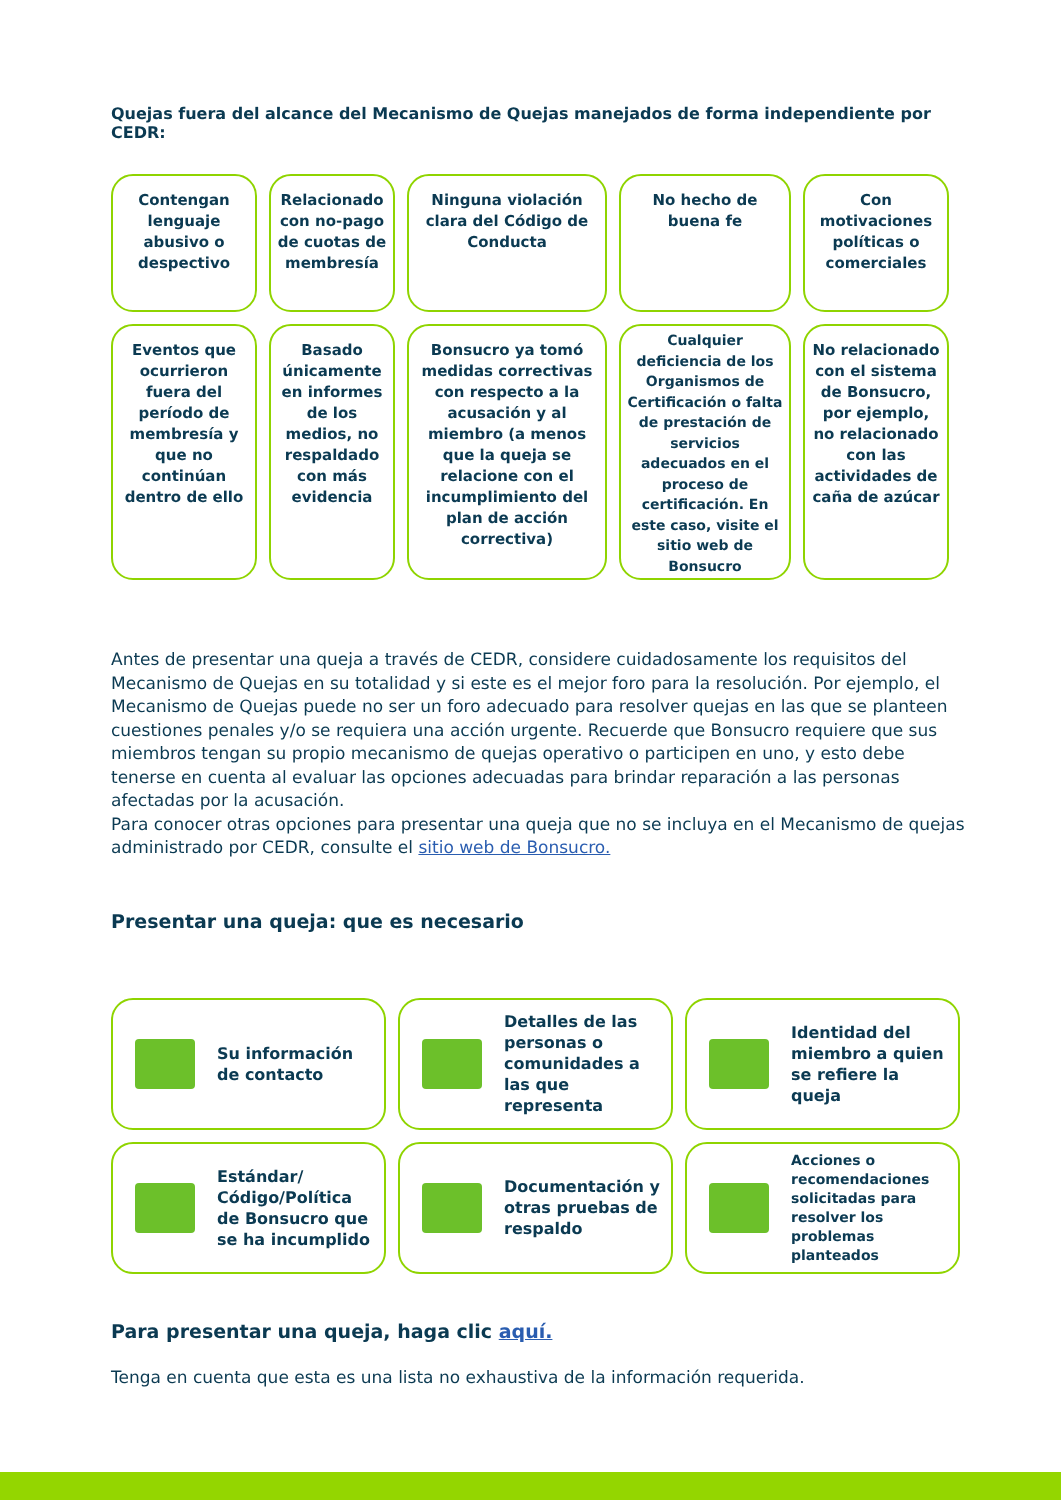Quejas fuera del alcance del Mecanismo de Quejas manejados de forma independiente por CEDR:
Contengan lenguaje abusivo o despectivo
Relacionado con no-pago de cuotas de membresía
Ninguna violación clara del Código de Conducta
No hecho de buena fe
Con motivaciones políticas o comerciales
Eventos que ocurrieron fuera del período de membresía y que no continúan dentro de ello
Basado únicamente en informes de los medios, no respaldado con más evidencia
Bonsucro ya tomó medidas correctivas con respecto a la acusación y al miembro (a menos que la queja se relacione con el incumplimiento del plan de acción correctiva)
Cualquier deficiencia de los Organismos de Certificación o falta de prestación de servicios adecuados en el proceso de certificación. En este caso, visite el sitio web de Bonsucro
No relacionado con el sistema de Bonsucro, por ejemplo, no relacionado con las actividades de caña de azúcar
Antes de presentar una queja a través de CEDR, considere cuidadosamente los requisitos del Mecanismo de Quejas en su totalidad y si este es el mejor foro para la resolución. Por ejemplo, el Mecanismo de Quejas puede no ser un foro adecuado para resolver quejas en las que se planteen cuestiones penales y/o se requiera una acción urgente. Recuerde que Bonsucro requiere que sus miembros tengan su propio mecanismo de quejas operativo o participen en uno, y esto debe tenerse en cuenta al evaluar las opciones adecuadas para brindar reparación a las personas afectadas por la acusación.
Para conocer otras opciones para presentar una queja que no se incluya en el Mecanismo de quejas administrado por CEDR, consulte el sitio web de Bonsucro.
Presentar una queja: que es necesario
Su información de contacto
Detalles de las personas o comunidades a las que representa
Identidad del miembro a quien se refiere la queja
Estándar/ Código/Política de Bonsucro que se ha incumplido
Documentación y otras pruebas de respaldo
Acciones o recomendaciones solicitadas para resolver los problemas planteados
Para presentar una queja, haga clic aquí.
Tenga en cuenta que esta es una lista no exhaustiva de la información requerida.